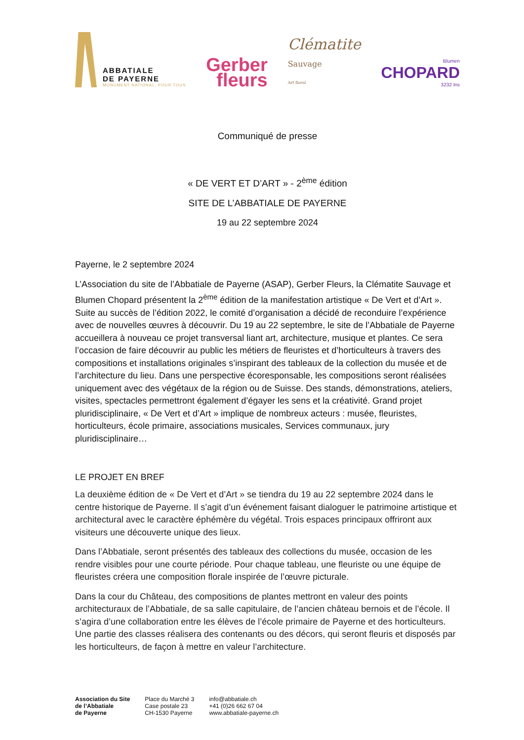ABBATIALE
DE PAYERNE
MONUMENT NATIONAL. POUR TOUS
Gerber
fleurs
Clématite
Sauvage
Art floral
Blumen
CHOPARD
3232 Ins
Communiqué de presse
« DE VERT ET D’ART » - 2<sup>ème</sup> édition
SITE DE L’ABBATIALE DE PAYERNE
19 au 22 septembre 2024
Payerne, le 2 septembre 2024
L’Association du site de l’Abbatiale de Payerne (ASAP), Gerber Fleurs, la Clématite Sauvage et Blumen Chopard présentent la 2<sup>ème</sup> édition de la manifestation artistique « De Vert et d’Art ». Suite au succès de l’édition 2022, le comité d’organisation a décidé de reconduire l’expérience avec de nouvelles œuvres à découvrir. Du 19 au 22 septembre, le site de l’Abbatiale de Payerne accueillera à nouveau ce projet transversal liant art, architecture, musique et plantes. Ce sera l’occasion de faire découvrir au public les métiers de fleuristes et d’horticulteurs à travers des compositions et installations originales s’inspirant des tableaux de la collection du musée et de l’architecture du lieu. Dans une perspective écoresponsable, les compositions seront réalisées uniquement avec des végétaux de la région ou de Suisse. Des stands, démonstrations, ateliers, visites, spectacles permettront également d’égayer les sens et la créativité. Grand projet pluridisciplinaire, « De Vert et d’Art » implique de nombreux acteurs : musée, fleuristes, horticulteurs, école primaire, associations musicales, Services communaux, jury pluridisciplinaire…
LE PROJET EN BREF
La deuxième édition de « De Vert et d’Art » se tiendra du 19 au 22 septembre 2024 dans le centre historique de Payerne. Il s’agit d’un événement faisant dialoguer le patrimoine artistique et architectural avec le caractère éphémère du végétal. Trois espaces principaux offriront aux visiteurs une découverte unique des lieux.
Dans l’Abbatiale, seront présentés des tableaux des collections du musée, occasion de les rendre visibles pour une courte période. Pour chaque tableau, une fleuriste ou une équipe de fleuristes créera une composition florale inspirée de l’œuvre picturale.
Dans la cour du Château, des compositions de plantes mettront en valeur des points architecturaux de l’Abbatiale, de sa salle capitulaire, de l’ancien château bernois et de l’école. Il s’agira d’une collaboration entre les élèves de l’école primaire de Payerne et des horticulteurs. Une partie des classes réalisera des contenants ou des décors, qui seront fleuris et disposés par les horticulteurs, de façon à mettre en valeur l’architecture.
Association du Site
de l’Abbatiale
de Payerne
Place du Marché 3
Case postale 23
CH-1530 Payerne
info@abbatiale.ch
+41 (0)26 662 67 04
www.abbatiale-payerne.ch